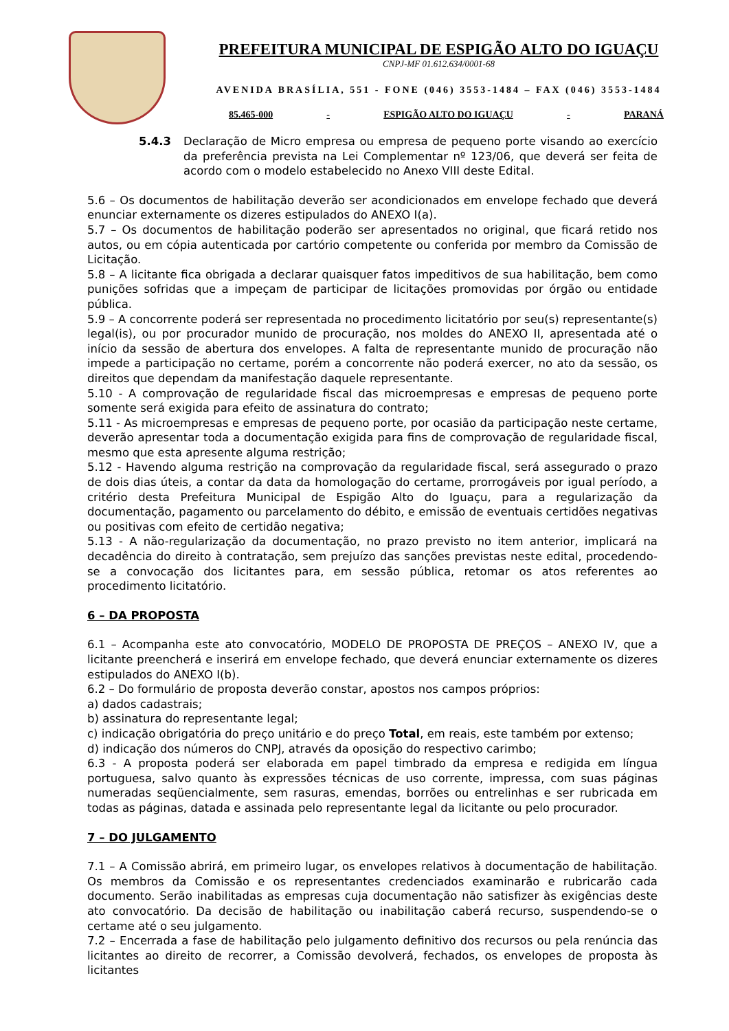PREFEITURA MUNICIPAL DE ESPIGÃO ALTO DO IGUAÇU
CNPJ-MF 01.612.634/0001-68
AVENIDA BRASÍLIA, 551 - FONE (046) 3553-1484 – FAX (046) 3553-1484
85.465-000 - ESPIGÃO ALTO DO IGUAÇU - PARANÁ
5.4.3 Declaração de Micro empresa ou empresa de pequeno porte visando ao exercício da preferência prevista na Lei Complementar nº 123/06, que deverá ser feita de acordo com o modelo estabelecido no Anexo VIII deste Edital.
5.6 – Os documentos de habilitação deverão ser acondicionados em envelope fechado que deverá enunciar externamente os dizeres estipulados do ANEXO I(a).
5.7 – Os documentos de habilitação poderão ser apresentados no original, que ficará retido nos autos, ou em cópia autenticada por cartório competente ou conferida por membro da Comissão de Licitação.
5.8 – A licitante fica obrigada a declarar quaisquer fatos impeditivos de sua habilitação, bem como punições sofridas que a impeçam de participar de licitações promovidas por órgão ou entidade pública.
5.9 – A concorrente poderá ser representada no procedimento licitatório por seu(s) representante(s) legal(is), ou por procurador munido de procuração, nos moldes do ANEXO II, apresentada até o início da sessão de abertura dos envelopes. A falta de representante munido de procuração não impede a participação no certame, porém a concorrente não poderá exercer, no ato da sessão, os direitos que dependam da manifestação daquele representante.
5.10 - A comprovação de regularidade fiscal das microempresas e empresas de pequeno porte somente será exigida para efeito de assinatura do contrato;
5.11 - As microempresas e empresas de pequeno porte, por ocasião da participação neste certame, deverão apresentar toda a documentação exigida para fins de comprovação de regularidade fiscal, mesmo que esta apresente alguma restrição;
5.12 - Havendo alguma restrição na comprovação da regularidade fiscal, será assegurado o prazo de dois dias úteis, a contar da data da homologação do certame, prorrogáveis por igual período, a critério desta Prefeitura Municipal de Espigão Alto do Iguaçu, para a regularização da documentação, pagamento ou parcelamento do débito, e emissão de eventuais certidões negativas ou positivas com efeito de certidão negativa;
5.13 - A não-regularização da documentação, no prazo previsto no item anterior, implicará na decadência do direito à contratação, sem prejuízo das sanções previstas neste edital, procedendo-se a convocação dos licitantes para, em sessão pública, retomar os atos referentes ao procedimento licitatório.
6 – DA PROPOSTA
6.1 – Acompanha este ato convocatório, MODELO DE PROPOSTA DE PREÇOS – ANEXO IV, que a licitante preencherá e inserirá em envelope fechado, que deverá enunciar externamente os dizeres estipulados do ANEXO I(b).
6.2 – Do formulário de proposta deverão constar, apostos nos campos próprios:
a) dados cadastrais;
b) assinatura do representante legal;
c) indicação obrigatória do preço unitário e do preço Total, em reais, este também por extenso;
d) indicação dos números do CNPJ, através da oposição do respectivo carimbo;
6.3 - A proposta poderá ser elaborada em papel timbrado da empresa e redigida em língua portuguesa, salvo quanto às expressões técnicas de uso corrente, impressa, com suas páginas numeradas seqüencialmente, sem rasuras, emendas, borrões ou entrelinhas e ser rubricada em todas as páginas, datada e assinada pelo representante legal da licitante ou pelo procurador.
7 – DO JULGAMENTO
7.1 – A Comissão abrirá, em primeiro lugar, os envelopes relativos à documentação de habilitação. Os membros da Comissão e os representantes credenciados examinarão e rubricarão cada documento. Serão inabilitadas as empresas cuja documentação não satisfizer às exigências deste ato convocatório. Da decisão de habilitação ou inabilitação caberá recurso, suspendendo-se o certame até o seu julgamento.
7.2 – Encerrada a fase de habilitação pelo julgamento definitivo dos recursos ou pela renúncia das licitantes ao direito de recorrer, a Comissão devolverá, fechados, os envelopes de proposta às licitantes